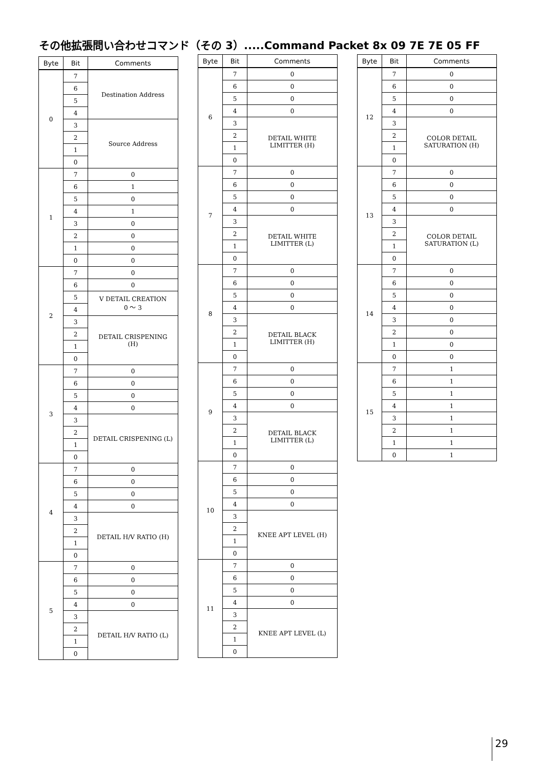その他拡張問い合わせコマンド（その 3）.....Command Packet 8x 09 7E 7E 05 FF
| Byte | Bit | Comments |
| --- | --- | --- |
| 0 | 7 | Destination Address |
| | 6 | |
| | 5 | |
| | 4 | |
| | 3 | Source Address |
| | 2 | |
| | 1 | |
| | 0 | |
| 1 | 7 | 0 |
| | 6 | 1 |
| | 5 | 0 |
| | 4 | 1 |
| | 3 | 0 |
| | 2 | 0 |
| | 1 | 0 |
| | 0 | 0 |
| 2 | 7 | 0 |
| | 6 | 0 |
| | 5 | V DETAIL CREATION 0 ～ 3 |
| | 4 | |
| | 3 | DETAIL CRISPENING (H) |
| | 2 | |
| | 1 | |
| | 0 | |
| 3 | 7 | 0 |
| | 6 | 0 |
| | 5 | 0 |
| | 4 | 0 |
| | 3 | DETAIL CRISPENING (L) |
| | 2 | |
| | 1 | |
| | 0 | |
| 4 | 7 | 0 |
| | 6 | 0 |
| | 5 | 0 |
| | 4 | 0 |
| | 3 | DETAIL H/V RATIO (H) |
| | 2 | |
| | 1 | |
| | 0 | |
| 5 | 7 | 0 |
| | 6 | 0 |
| | 5 | 0 |
| | 4 | 0 |
| | 3 | DETAIL H/V RATIO (L) |
| | 2 | |
| | 1 | |
| | 0 | |
| Byte | Bit | Comments |
| --- | --- | --- |
| 6 | 7 | 0 |
| | 6 | 0 |
| | 5 | 0 |
| | 4 | 0 |
| | 3 | DETAIL WHITE LIMITTER (H) |
| | 2 | |
| | 1 | |
| | 0 | |
| 7 | 7 | 0 |
| | 6 | 0 |
| | 5 | 0 |
| | 4 | 0 |
| | 3 | DETAIL WHITE LIMITTER (L) |
| | 2 | |
| | 1 | |
| | 0 | |
| 8 | 7 | 0 |
| | 6 | 0 |
| | 5 | 0 |
| | 4 | 0 |
| | 3 | DETAIL BLACK LIMITTER (H) |
| | 2 | |
| | 1 | |
| | 0 | |
| 9 | 7 | 0 |
| | 6 | 0 |
| | 5 | 0 |
| | 4 | 0 |
| | 3 | DETAIL BLACK LIMITTER (L) |
| | 2 | |
| | 1 | |
| | 0 | |
| 10 | 7 | 0 |
| | 6 | 0 |
| | 5 | 0 |
| | 4 | 0 |
| | 3 | KNEE APT LEVEL (H) |
| | 2 | |
| | 1 | |
| | 0 | |
| 11 | 7 | 0 |
| | 6 | 0 |
| | 5 | 0 |
| | 4 | 0 |
| | 3 | KNEE APT LEVEL (L) |
| | 2 | |
| | 1 | |
| | 0 | |
| Byte | Bit | Comments |
| --- | --- | --- |
| 12 | 7 | 0 |
| | 6 | 0 |
| | 5 | 0 |
| | 4 | 0 |
| | 3 | COLOR DETAIL SATURATION (H) |
| | 2 | |
| | 1 | |
| | 0 | |
| 13 | 7 | 0 |
| | 6 | 0 |
| | 5 | 0 |
| | 4 | 0 |
| | 3 | COLOR DETAIL SATURATION (L) |
| | 2 | |
| | 1 | |
| | 0 | |
| 14 | 7 | 0 |
| | 6 | 0 |
| | 5 | 0 |
| | 4 | 0 |
| | 3 | 0 |
| | 2 | 0 |
| | 1 | 0 |
| | 0 | 0 |
| 15 | 7 | 1 |
| | 6 | 1 |
| | 5 | 1 |
| | 4 | 1 |
| | 3 | 1 |
| | 2 | 1 |
| | 1 | 1 |
| | 0 | 1 |
29